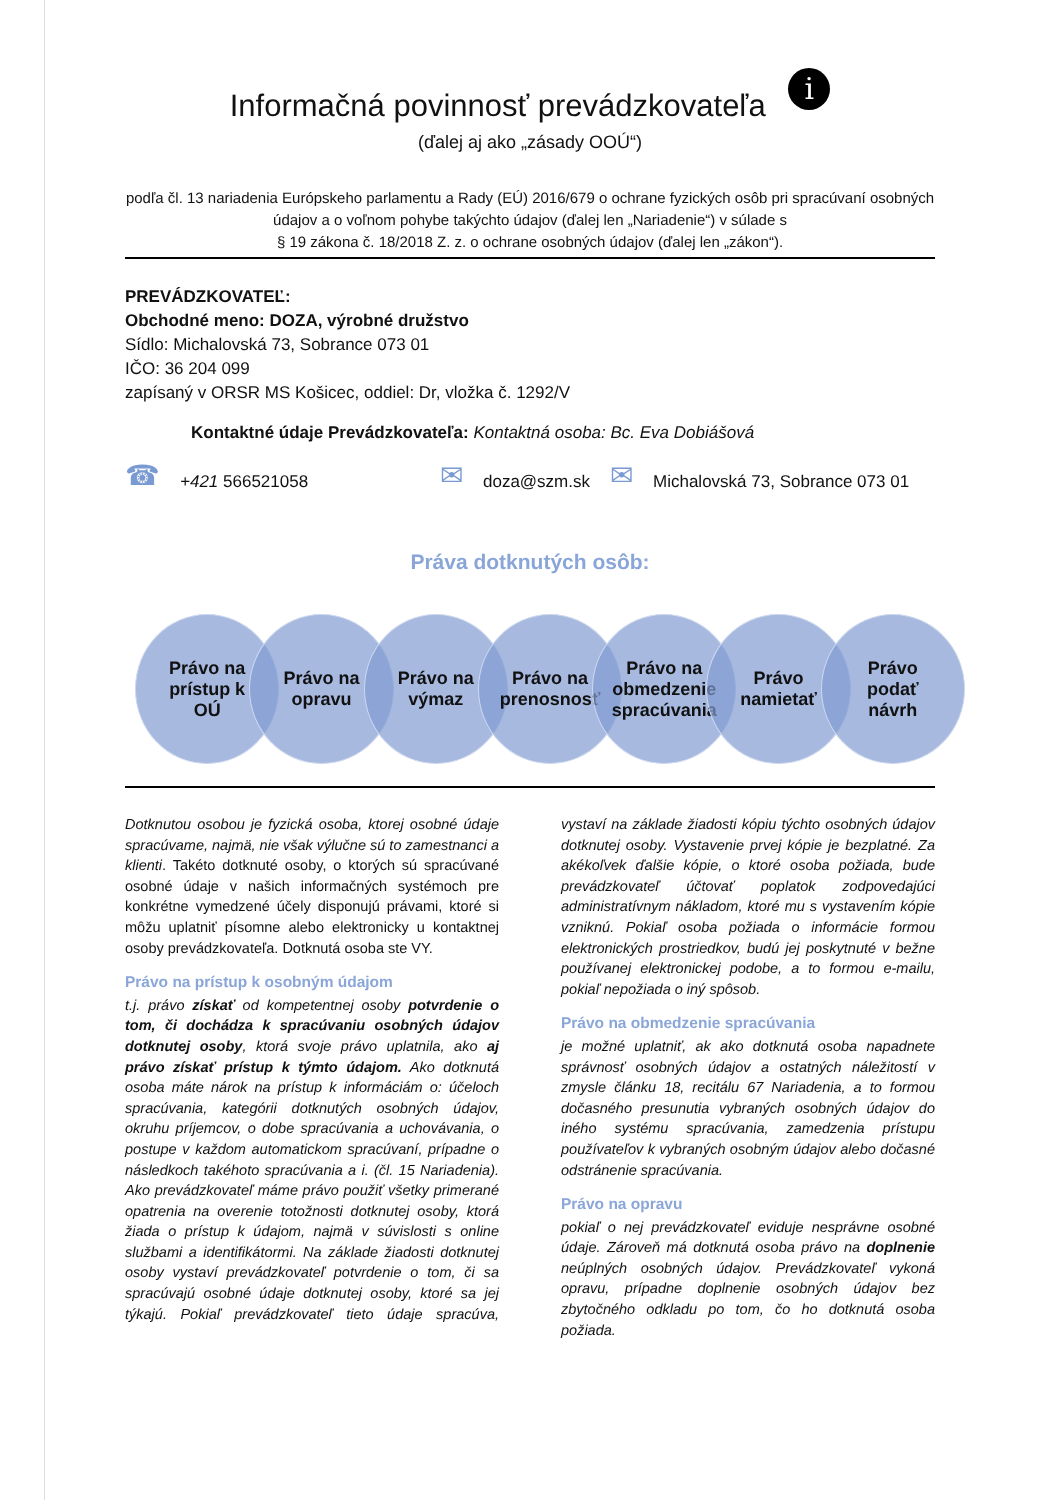Informačná povinnosť prevádzkovateľa i
(ďalej aj ako „zásady OOÚ“)
podľa čl. 13 nariadenia Európskeho parlamentu a Rady (EÚ) 2016/679 o ochrane fyzických osôb pri spracúvaní osobných údajov a o voľnom pohybe takýchto údajov (ďalej len „Nariadenie“) v súlade s
§ 19 zákona č. 18/2018 Z. z. o ochrane osobných údajov (ďalej len „zákon“).
PREVÁDZKOVATEĽ:
Obchodné meno: DOZA, výrobné družstvo
Sídlo: Michalovská 73, Sobrance 073 01
IČO: 36 204 099
zapísaný v ORSR MS Košicec, oddiel: Dr, vložka č. 1292/V
Kontaktné údaje Prevádzkovateľa: Kontaktná osoba: Bc. Eva Dobiášová
☎ +421 566521058 ✉ doza@szm.sk ✉ Michalovská 73, Sobrance 073 01
Práva dotknutých osôb:
Právo na
prístup k
OÚ
Právo na
opravu
Právo na
výmaz
Právo na
prenosnosť
Právo na
obmedzenie
spracúvania
Právo
namietať
Právo
podať
návrh
Dotknutou osobou je fyzická osoba, ktorej osobné údaje spracúvame, najmä, nie však výlučne sú to zamestnanci a klienti. Takéto dotknuté osoby, o ktorých sú spracúvané osobné údaje v našich informačných systémoch pre konkrétne vymedzené účely disponujú právami, ktoré si môžu uplatniť písomne alebo elektronicky u kontaktnej osoby prevádzkovateľa. Dotknutá osoba ste VY.
Právo na prístup k osobným údajom
t.j. právo získať od kompetentnej osoby potvrdenie o tom, či dochádza k spracúvaniu osobných údajov dotknutej osoby, ktorá svoje právo uplatnila, ako aj právo získať prístup k týmto údajom. Ako dotknutá osoba máte nárok na prístup k informáciám o: účeloch spracúvania, kategórii dotknutých osobných údajov, okruhu príjemcov, o dobe spracúvania a uchovávania, o postupe v každom automatickom spracúvaní, prípadne o následkoch takéhoto spracúvania a i. (čl. 15 Nariadenia). Ako prevádzkovateľ máme právo použiť všetky primerané opatrenia na overenie totožnosti dotknutej osoby, ktorá žiada o prístup k údajom, najmä v súvislosti s online službami a identifikátormi. Na základe žiadosti dotknutej osoby vystaví prevádzkovateľ potvrdenie o tom, či sa spracúvajú osobné údaje dotknutej osoby, ktoré sa jej týkajú. Pokiaľ prevádzkovateľ tieto údaje spracúva, vystaví na základe žiadosti kópiu týchto osobných údajov dotknutej osoby. Vystavenie prvej kópie je bezplatné. Za akékoľvek ďalšie kópie, o ktoré osoba požiada, bude prevádzkovateľ účtovať poplatok zodpovedajúci administratívnym nákladom, ktoré mu s vystavením kópie vzniknú. Pokiaľ osoba požiada o informácie formou elektronických prostriedkov, budú jej poskytnuté v bežne používanej elektronickej podobe, a to formou e-mailu, pokiaľ nepožiada o iný spôsob.
Právo na obmedzenie spracúvania
je možné uplatniť, ak ako dotknutá osoba napadnete správnosť osobných údajov a ostatných náležitostí v zmysle článku 18, recitálu 67 Nariadenia, a to formou dočasného presunutia vybraných osobných údajov do iného systému spracúvania, zamedzenia prístupu používateľov k vybraných osobným údajov alebo dočasné odstránenie spracúvania.
Právo na opravu
pokiaľ o nej prevádzkovateľ eviduje nesprávne osobné údaje. Zároveň má dotknutá osoba právo na doplnenie neúplných osobných údajov. Prevádzkovateľ vykoná opravu, prípadne doplnenie osobných údajov bez zbytočného odkladu po tom, čo ho dotknutá osoba požiada.